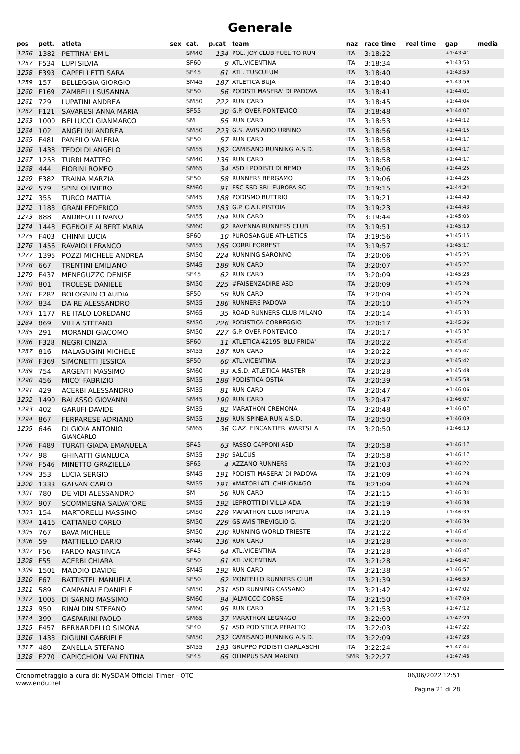Generale
| pos | pett. | atleta | sex | cat. | p.cat | team | naz | race time | real time | gap | media |
| --- | --- | --- | --- | --- | --- | --- | --- | --- | --- | --- | --- |
| 1256 | 1382 | PETTINA' EMIL | | SM40 | 134 | POL. JOY CLUB FUEL TO RUN | ITA | 3:18:22 | | +1:43:41 | |
| 1257 | F534 | LUPI SILVIA | | SF60 | 9 | ATL.VICENTINA | ITA | 3:18:34 | | +1:43:53 | |
| 1258 | F393 | CAPPELLETTI SARA | | SF45 | 61 | ATL. TUSCULUM | ITA | 3:18:40 | | +1:43:59 | |
| 1259 | 157 | BELLEGGIA GIORGIO | | SM45 | 187 | ATLETICA BUJA | ITA | 3:18:40 | | +1:43:59 | |
| 1260 | F169 | ZAMBELLI SUSANNA | | SF50 | 56 | PODISTI MASERA' DI PADOVA | ITA | 3:18:41 | | +1:44:01 | |
| 1261 | 729 | LUPATINI ANDREA | | SM50 | 222 | RUN CARD | ITA | 3:18:45 | | +1:44:04 | |
| 1262 | F121 | SAVARESI ANNA MARIA | | SF55 | 30 | G.P. OVER PONTEVICO | ITA | 3:18:48 | | +1:44:07 | |
| 1263 | 1000 | BELLUCCI GIANMARCO | | SM | 55 | RUN CARD | ITA | 3:18:53 | | +1:44:12 | |
| 1264 | 102 | ANGELINI ANDREA | | SM50 | 223 | G.S. AVIS AIDO URBINO | ITA | 3:18:56 | | +1:44:15 | |
| 1265 | F481 | PANFILO VALERIA | | SF50 | 57 | RUN CARD | ITA | 3:18:58 | | +1:44:17 | |
| 1266 | 1438 | TEDOLDI ANGELO | | SM55 | 182 | CAMISANO RUNNING A.S.D. | ITA | 3:18:58 | | +1:44:17 | |
| 1267 | 1258 | TURRI MATTEO | | SM40 | 135 | RUN CARD | ITA | 3:18:58 | | +1:44:17 | |
| 1268 | 444 | FIORINI ROMEO | | SM65 | 34 | ASD I PODISTI DI NEMO | ITA | 3:19:06 | | +1:44:25 | |
| 1269 | F382 | TRAINA MARZIA | | SF50 | 58 | RUNNERS BERGAMO | ITA | 3:19:06 | | +1:44:25 | |
| 1270 | 579 | SPINI OLIVIERO | | SM60 | 91 | ESC SSD SRL EUROPA SC | ITA | 3:19:15 | | +1:44:34 | |
| 1271 | 355 | TURCO MATTIA | | SM45 | 188 | PODISMO BUTTRIO | ITA | 3:19:21 | | +1:44:40 | |
| 1272 | 1183 | GRANI FEDERICO | | SM55 | 183 | G.P. C.A.I. PISTOIA | ITA | 3:19:23 | | +1:44:43 | |
| 1273 | 888 | ANDREOTTI IVANO | | SM55 | 184 | RUN CARD | ITA | 3:19:44 | | +1:45:03 | |
| 1274 | 1448 | EGENOLF ALBERT MARIA | | SM60 | 92 | RAVENNA RUNNERS CLUB | ITA | 3:19:51 | | +1:45:10 | |
| 1275 | F403 | CHINNI LUCIA | | SF60 | 10 | PUROSANGUE ATHLETICS | ITA | 3:19:56 | | +1:45:15 | |
| 1276 | 1456 | RAVAIOLI FRANCO | | SM55 | 185 | CORRI FORREST | ITA | 3:19:57 | | +1:45:17 | |
| 1277 | 1395 | POZZI MICHELE ANDREA | | SM50 | 224 | RUNNING SARONNO | ITA | 3:20:06 | | +1:45:25 | |
| 1278 | 667 | TRENTINI EMILIANO | | SM45 | 189 | RUN CARD | ITA | 3:20:07 | | +1:45:27 | |
| 1279 | F437 | MENEGUZZO DENISE | | SF45 | 62 | RUN CARD | ITA | 3:20:09 | | +1:45:28 | |
| 1280 | 801 | TROLESE DANIELE | | SM50 | 225 | #FAISENZADIRE ASD | ITA | 3:20:09 | | +1:45:28 | |
| 1281 | F282 | BOLOGNIN CLAUDIA | | SF50 | 59 | RUN CARD | ITA | 3:20:09 | | +1:45:28 | |
| 1282 | 834 | DA RE ALESSANDRO | | SM55 | 186 | RUNNERS PADOVA | ITA | 3:20:10 | | +1:45:29 | |
| 1283 | 1177 | RE ITALO LOREDANO | | SM65 | 35 | ROAD RUNNERS CLUB MILANO | ITA | 3:20:14 | | +1:45:33 | |
| 1284 | 869 | VILLA STEFANO | | SM50 | 226 | PODISTICA CORREGGIO | ITA | 3:20:17 | | +1:45:36 | |
| 1285 | 291 | MORANDI GIACOMO | | SM50 | 227 | G.P. OVER PONTEVICO | ITA | 3:20:17 | | +1:45:37 | |
| 1286 | F328 | NEGRI CINZIA | | SF60 | 11 | ATLETICA 42195 'BLU FRIDA' | ITA | 3:20:22 | | +1:45:41 | |
| 1287 | 816 | MALAGUGINI MICHELE | | SM55 | 187 | RUN CARD | ITA | 3:20:22 | | +1:45:42 | |
| 1288 | F369 | SIMONETTI JESSICA | | SF50 | 60 | ATL.VICENTINA | ITA | 3:20:23 | | +1:45:42 | |
| 1289 | 754 | ARGENTI MASSIMO | | SM60 | 93 | A.S.D. ATLETICA MASTER | ITA | 3:20:28 | | +1:45:48 | |
| 1290 | 456 | MICO' FABRIZIO | | SM55 | 188 | PODISTICA OSTIA | ITA | 3:20:39 | | +1:45:58 | |
| 1291 | 429 | ACERBI ALESSANDRO | | SM35 | 81 | RUN CARD | ITA | 3:20:47 | | +1:46:06 | |
| 1292 | 1490 | BALASSO GIOVANNI | | SM45 | 190 | RUN CARD | ITA | 3:20:47 | | +1:46:07 | |
| 1293 | 402 | GARUFI DAVIDE | | SM35 | 82 | MARATHON CREMONA | ITA | 3:20:48 | | +1:46:07 | |
| 1294 | 867 | FERRARESE ADRIANO | | SM55 | 189 | RUN SPINEA RUN A.S.D. | ITA | 3:20:50 | | +1:46:09 | |
| 1295 | 646 | DI GIOIA ANTONIO GIANCARLO | | SM65 | 36 | C.AZ. FINCANTIERI WARTSILA | ITA | 3:20:50 | | +1:46:10 | |
| 1296 | F489 | TURATI GIADA EMANUELA | | SF45 | 63 | PASSO CAPPONI ASD | ITA | 3:20:58 | | +1:46:17 | |
| 1297 | 98 | GHINATTI GIANLUCA | | SM55 | 190 | SALCUS | ITA | 3:20:58 | | +1:46:17 | |
| 1298 | F546 | MINETTO GRAZIELLA | | SF65 | 4 | AZZANO RUNNERS | ITA | 3:21:03 | | +1:46:22 | |
| 1299 | 353 | LUCIA SERGIO | | SM45 | 191 | PODISTI MASERA' DI PADOVA | ITA | 3:21:09 | | +1:46:28 | |
| 1300 | 1333 | GALVAN CARLO | | SM55 | 191 | AMATORI ATL.CHIRIGNAGO | ITA | 3:21:09 | | +1:46:28 | |
| 1301 | 780 | DE VIDI ALESSANDRO | | SM | 56 | RUN CARD | ITA | 3:21:15 | | +1:46:34 | |
| 1302 | 907 | SCOMMEGNA SALVATORE | | SM55 | 192 | LEPROTTI DI VILLA ADA | ITA | 3:21:19 | | +1:46:38 | |
| 1303 | 154 | MARTORELLI MASSIMO | | SM50 | 228 | MARATHON CLUB IMPERIA | ITA | 3:21:19 | | +1:46:39 | |
| 1304 | 1416 | CATTANEO CARLO | | SM50 | 229 | GS AVIS TREVIGLIO G. | ITA | 3:21:20 | | +1:46:39 | |
| 1305 | 767 | BAVA MICHELE | | SM50 | 230 | RUNNING WORLD TRIESTE | ITA | 3:21:22 | | +1:46:41 | |
| 1306 | 59 | MATTIELLO DARIO | | SM40 | 136 | RUN CARD | ITA | 3:21:28 | | +1:46:47 | |
| 1307 | F56 | FARDO NASTINCA | | SF45 | 64 | ATL.VICENTINA | ITA | 3:21:28 | | +1:46:47 | |
| 1308 | F55 | ACERBI CHIARA | | SF50 | 61 | ATL.VICENTINA | ITA | 3:21:28 | | +1:46:47 | |
| 1309 | 1501 | MADDIO DAVIDE | | SM45 | 192 | RUN CARD | ITA | 3:21:38 | | +1:46:57 | |
| 1310 | F67 | BATTISTEL MANUELA | | SF50 | 62 | MONTELLO RUNNERS CLUB | ITA | 3:21:39 | | +1:46:59 | |
| 1311 | 589 | CAMPANALE DANIELE | | SM50 | 231 | ASD RUNNING CASSANO | ITA | 3:21:42 | | +1:47:02 | |
| 1312 | 1005 | DI SARNO MASSIMO | | SM60 | 94 | JALMICCO CORSE | ITA | 3:21:50 | | +1:47:09 | |
| 1313 | 950 | RINALDIN STEFANO | | SM60 | 95 | RUN CARD | ITA | 3:21:53 | | +1:47:12 | |
| 1314 | 399 | GASPARINI PAOLO | | SM65 | 37 | MARATHON LEGNAGO | ITA | 3:22:00 | | +1:47:20 | |
| 1315 | F457 | BERNARDELLO SIMONA | | SF40 | 51 | ASD PODISTICA PERALTO | ITA | 3:22:03 | | +1:47:22 | |
| 1316 | 1433 | DIGIUNI GABRIELE | | SM50 | 232 | CAMISANO RUNNING A.S.D. | ITA | 3:22:09 | | +1:47:28 | |
| 1317 | 480 | ZANELLA STEFANO | | SM55 | 193 | GRUPPO PODISTI CIARLASCHI | ITA | 3:22:24 | | +1:47:44 | |
| 1318 | F270 | CAPICCHIONI VALENTINA | | SF45 | 65 | OLIMPUS SAN MARINO | SMR | 3:22:27 | | +1:47:46 | |
Cronometraggio a cura di: MySDAM Official Timer - OTC
www.endu.net
06/06/2022 12:51
Pagina 21 di 28